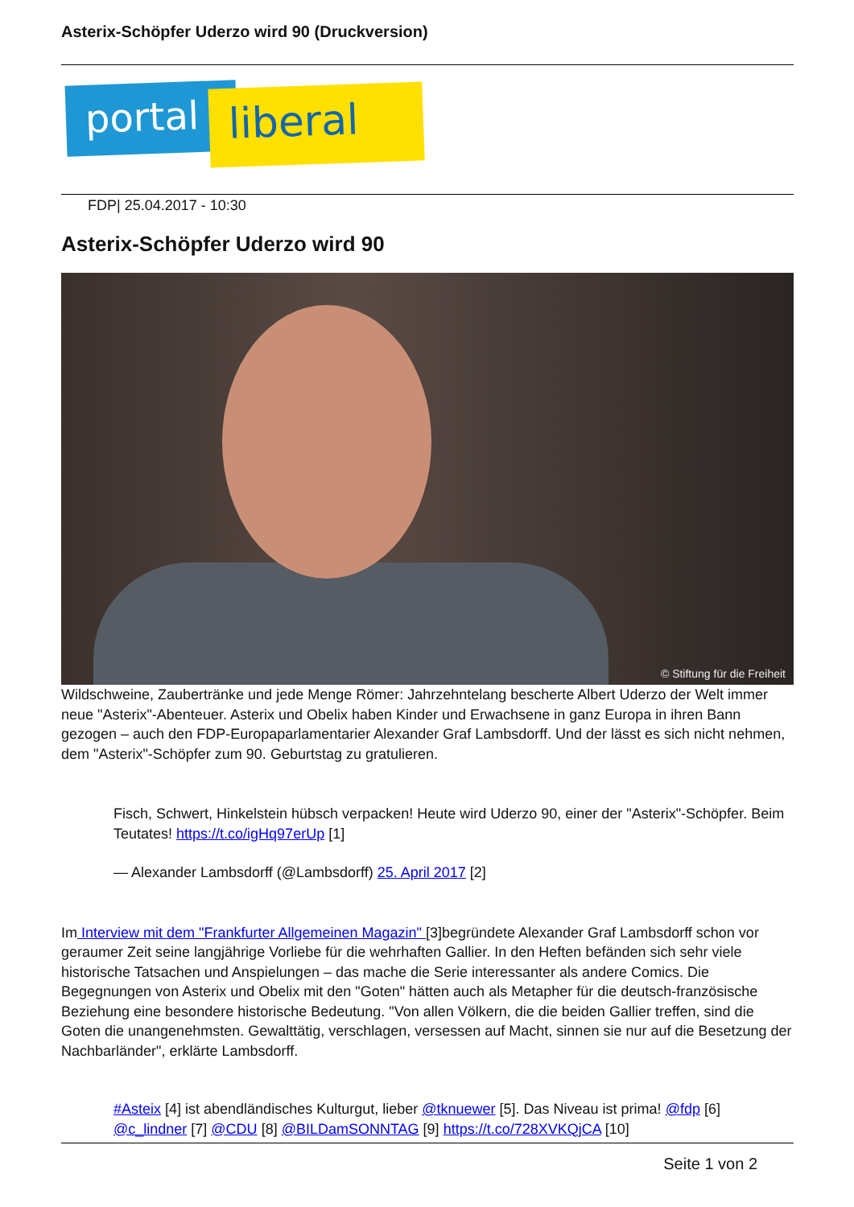Asterix-Schöpfer Uderzo wird 90 (Druckversion)
portal liberal
FDP| 25.04.2017 - 10:30
Asterix-Schöpfer Uderzo wird 90
© Stiftung für die Freiheit
Wildschweine, Zaubertränke und jede Menge Römer: Jahrzehntelang bescherte Albert Uderzo der Welt immer neue "Asterix"-Abenteuer. Asterix und Obelix haben Kinder und Erwachsene in ganz Europa in ihren Bann gezogen – auch den FDP-Europaparlamentarier Alexander Graf Lambsdorff. Und der lässt es sich nicht nehmen, dem "Asterix"-Schöpfer zum 90. Geburtstag zu gratulieren.
Fisch, Schwert, Hinkelstein hübsch verpacken! Heute wird Uderzo 90, einer der "Asterix"-Schöpfer. Beim Teutates! https://t.co/igHq97erUp [1]
— Alexander Lambsdorff (@Lambsdorff) 25. April 2017 [2]
Im Interview mit dem "Frankfurter Allgemeinen Magazin" [3]begründete Alexander Graf Lambsdorff schon vor geraumer Zeit seine langjährige Vorliebe für die wehrhaften Gallier. In den Heften befänden sich sehr viele historische Tatsachen und Anspielungen – das mache die Serie interessanter als andere Comics. Die Begegnungen von Asterix und Obelix mit den "Goten" hätten auch als Metapher für die deutsch-französische Beziehung eine besondere historische Bedeutung. "Von allen Völkern, die die beiden Gallier treffen, sind die Goten die unangenehmsten. Gewalttätig, verschlagen, versessen auf Macht, sinnen sie nur auf die Besetzung der Nachbarländer", erklärte Lambsdorff.
#Asteix [4] ist abendländisches Kulturgut, lieber @tknuewer [5]. Das Niveau ist prima! @fdp [6] @c_lindner [7] @CDU [8] @BILDamSONNTAG [9] https://t.co/728XVKQjCA [10]
Seite 1 von 2